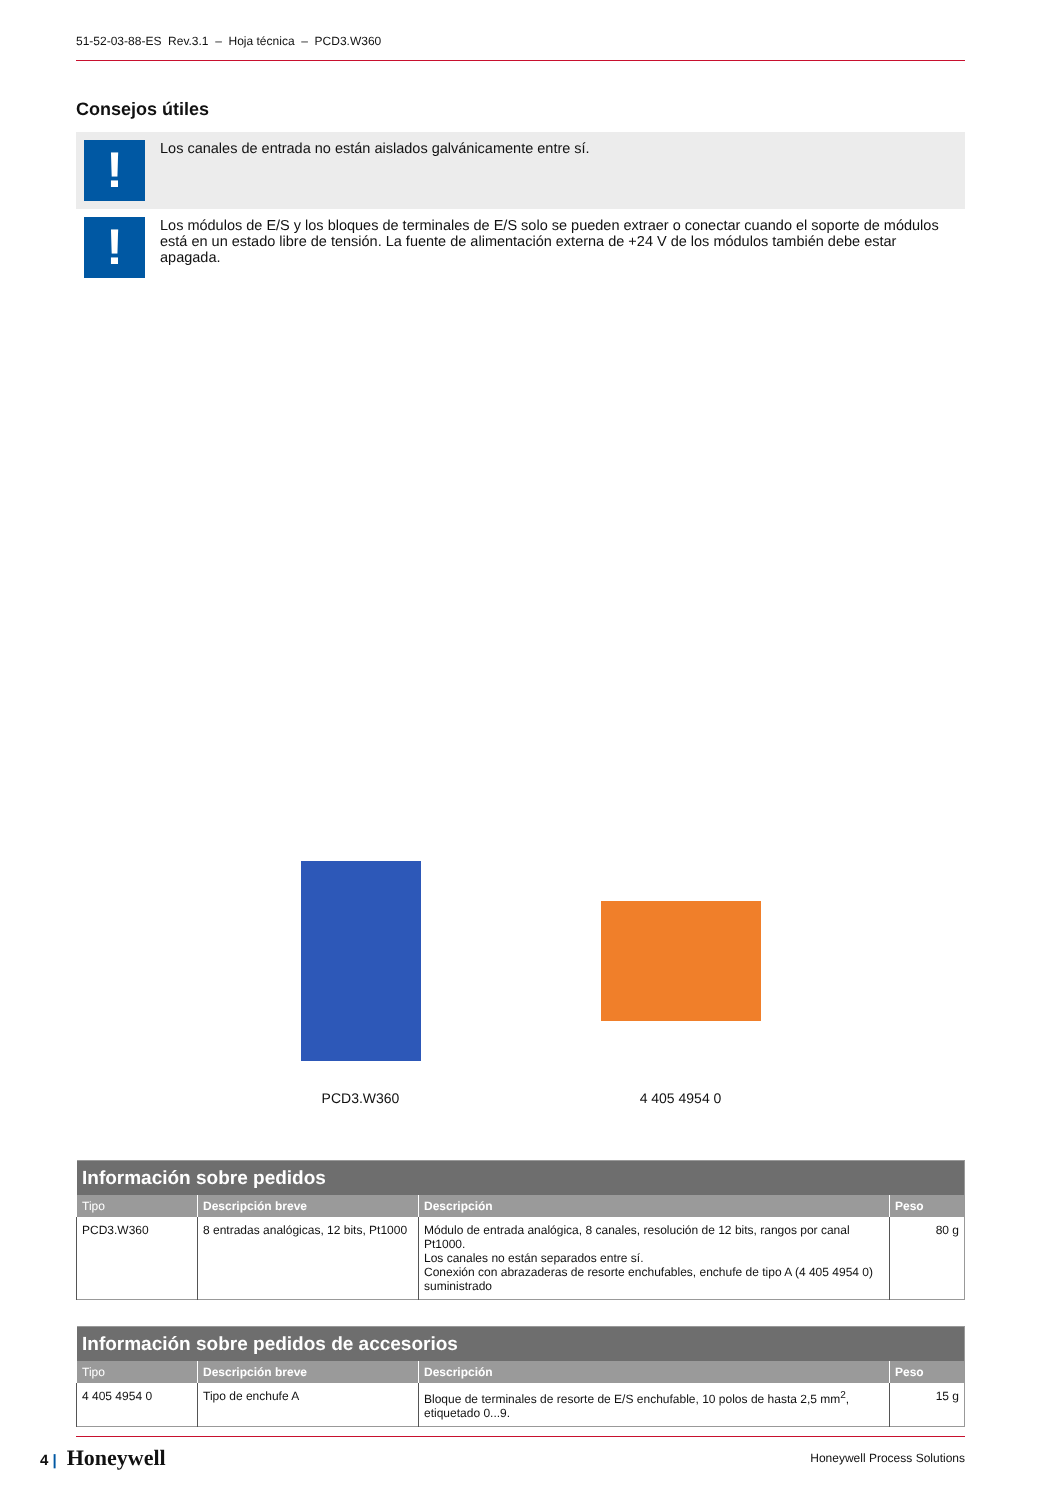51-52-03-88-ES Rev.3.1 – Hoja técnica – PCD3.W360
Consejos útiles
!
Los canales de entrada no están aislados galvánicamente entre sí.
!
Los módulos de E/S y los bloques de terminales de E/S solo se pueden extraer o conectar cuando el soporte de módulos está en un estado libre de tensión. La fuente de alimentación externa de +24 V de los módulos también debe estar apagada.
PCD3.W360 4 405 4954 0
| Información sobre pedidos | | | |
| --- | --- | --- | --- |
| Tipo | Descripción breve | Descripción | Peso |
| PCD3.W360 | 8 entradas analógicas, 12 bits, Pt1000 | Módulo de entrada analógica, 8 canales, resolución de 12 bits, rangos por canal Pt1000. Los canales no están separados entre sí. Conexión con abrazaderas de resorte enchufables, enchufe de tipo A (4 405 4954 0) suministrado | 80 g |
| Información sobre pedidos de accesorios | | | |
| --- | --- | --- | --- |
| Tipo | Descripción breve | Descripción | Peso |
| 4 405 4954 0 | Tipo de enchufe A | Bloque de terminales de resorte de E/S enchufable, 10 polos de hasta 2,5 mm<sup>2</sup>, etiquetado 0...9. | 15 g |
4 | Honeywell
Honeywell Process Solutions